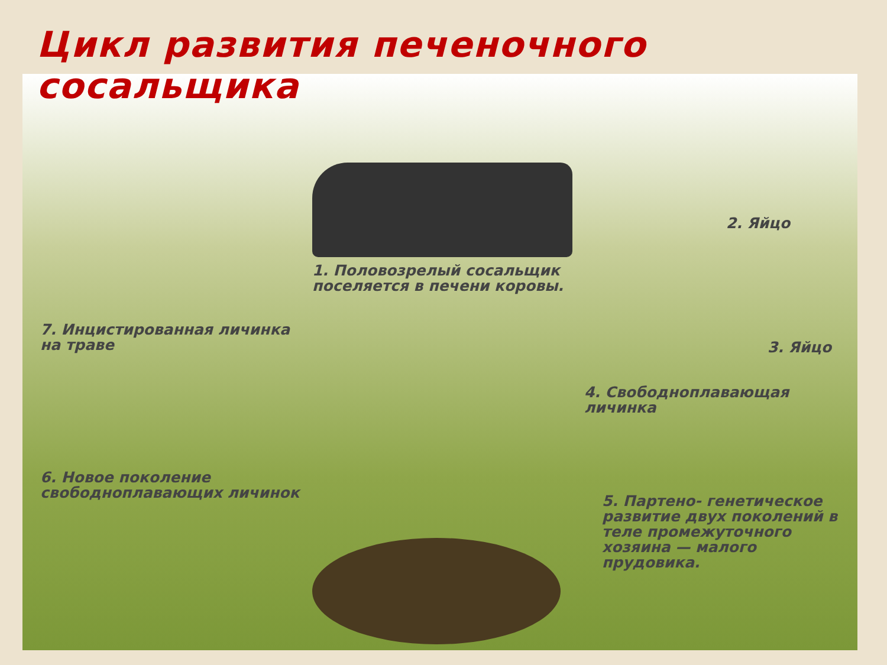Цикл развития печеночного сосальщика
2. Яйцо
7. Инцистированная личинка на траве
1. Половозрелый сосальщик поселяется в печени коровы.
3. Яйцо
4. Свободноплавающая личинка
6. Новое поколение свободноплавающих личинок
5. Партено- генетическое развитие двух поколений в теле промежуточного хозяина — малого прудовика.